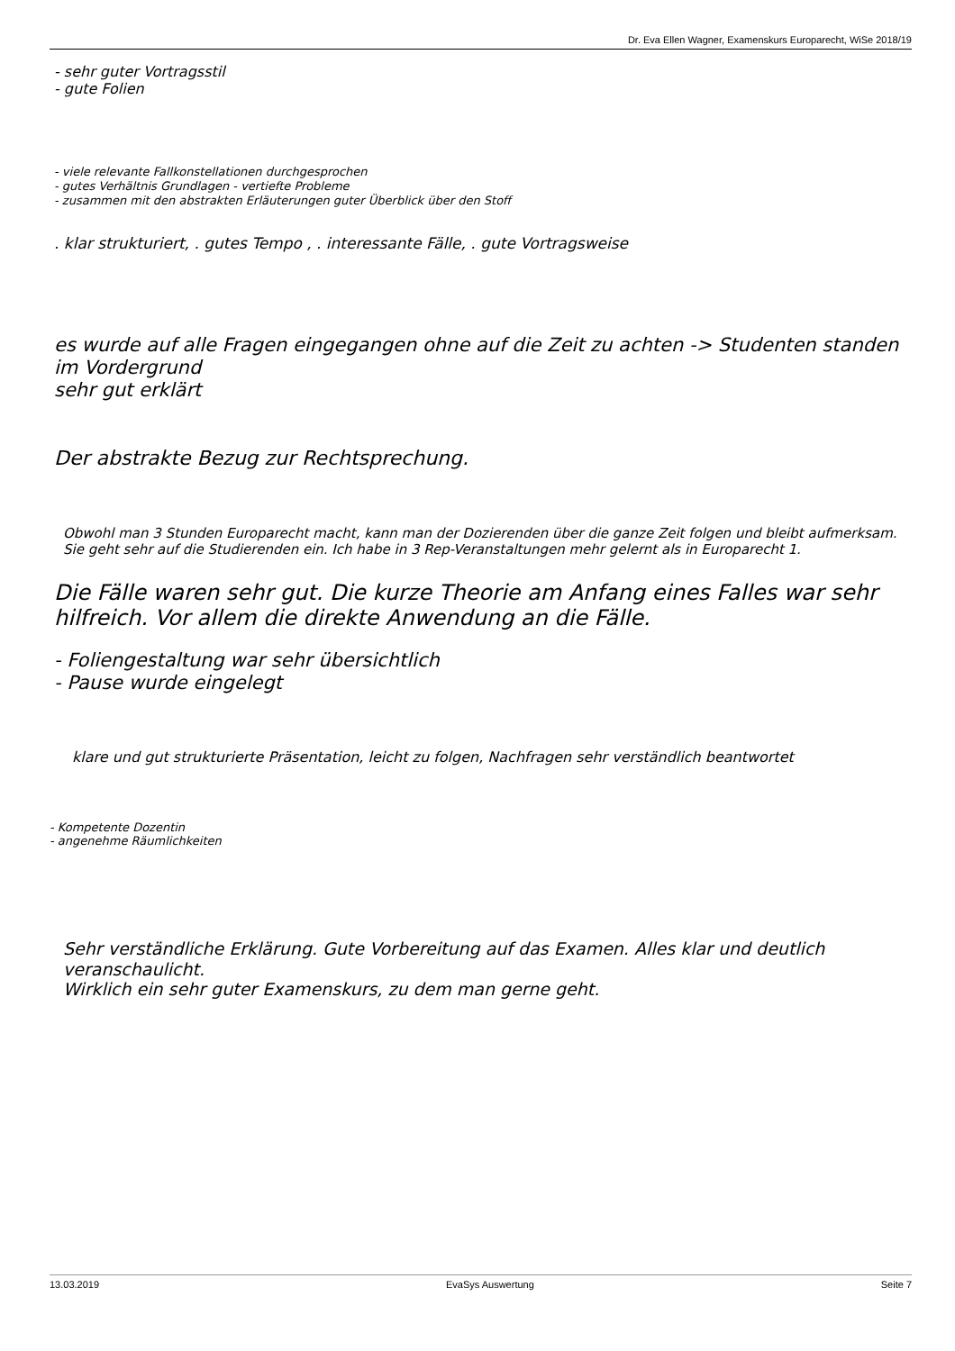Dr. Eva Ellen Wagner, Examenskurs Europarecht, WiSe 2018/19
- sehr guter Vortragsstil
- gute Folien
- viele relevante Fallkonstellationen durchgesprochen
- gutes Verhältnis Grundlagen - vertiefte Probleme
- zusammen mit den abstrakten Erläuterungen guter Überblick über den Stoff
. klar strukturiert, . gutes Tempo , . interessante Fälle, . gute Vortragsweise
es wurde auf alle Fragen eingegangen ohne auf die Zeit zu achten -> Studenten standen im Vordergrund
sehr gut erklärt
Der abstrakte Bezug zur Rechtsprechung.
Obwohl man 3 Stunden Europarecht macht, kann man der Dozierenden über die ganze Zeit folgen und bleibt aufmerksam. Sie geht sehr auf die Studierenden ein. Ich habe in 3 Rep-Veranstaltungen mehr gelernt als in Europarecht 1.
Die Fälle waren sehr gut. Die kurze Theorie am Anfang eines Falles war sehr hilfreich. Vor allem die direkte Anwendung an die Fälle.
- Foliengestaltung war sehr übersichtlich
- Pause wurde eingelegt
klare und gut strukturierte Präsentation, leicht zu folgen, Nachfragen sehr verständlich beantwortet
- Kompetente Dozentin
- angenehme Räumlichkeiten
Sehr verständliche Erklärung. Gute Vorbereitung auf das Examen. Alles klar und deutlich veranschaulicht.
Wirklich ein sehr guter Examenskurs, zu dem man gerne geht.
13.03.2019 EvaSys Auswertung Seite 7